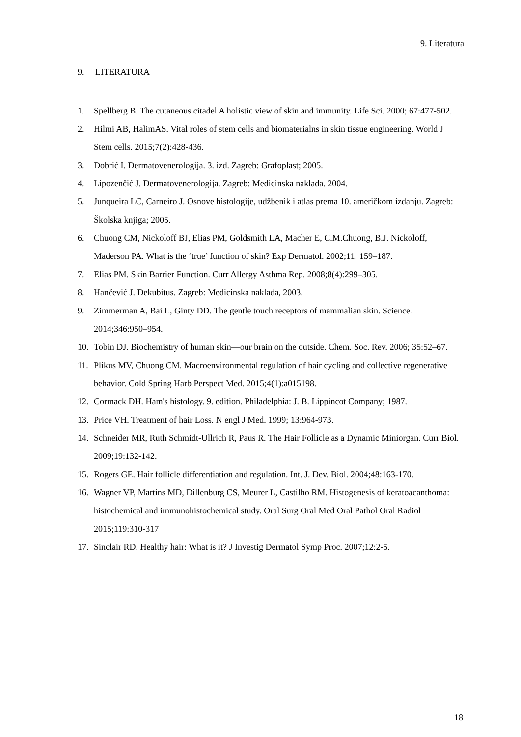9. Literatura
9. LITERATURA
1. Spellberg B. The cutaneous citadel A holistic view of skin and immunity. Life Sci. 2000; 67:477-502.
2. Hilmi AB, HalimAS. Vital roles of stem cells and biomaterialns in skin tissue engineering. World J Stem cells. 2015;7(2):428-436.
3. Dobrić I. Dermatovenerologija. 3. izd. Zagreb: Grafoplast; 2005.
4. Lipozenčić J. Dermatovenerologija. Zagreb: Medicinska naklada. 2004.
5. Junqueira LC, Carneiro J. Osnove histologije, udžbenik i atlas prema 10. američkom izdanju. Zagreb: Školska knjiga; 2005.
6. Chuong CM, Nickoloff BJ, Elias PM, Goldsmith LA, Macher E, C.M.Chuong, B.J. Nickoloff, Maderson PA. What is the ‘true’ function of skin? Exp Dermatol. 2002;11: 159–187.
7. Elias PM. Skin Barrier Function. Curr Allergy Asthma Rep. 2008;8(4):299–305.
8. Hančević J. Dekubitus. Zagreb: Medicinska naklada, 2003.
9. Zimmerman A, Bai L, Ginty DD. The gentle touch receptors of mammalian skin. Science. 2014;346:950–954.
10. Tobin DJ. Biochemistry of human skin—our brain on the outside. Chem. Soc. Rev. 2006; 35:52–67.
11. Plikus MV, Chuong CM. Macroenvironmental regulation of hair cycling and collective regenerative behavior. Cold Spring Harb Perspect Med. 2015;4(1):a015198.
12. Cormack DH. Ham's histology. 9. edition. Philadelphia: J. B. Lippincot Company; 1987.
13. Price VH. Treatment of hair Loss. N engl J Med. 1999; 13:964-973.
14. Schneider MR, Ruth Schmidt-Ullrich R, Paus R. The Hair Follicle as a Dynamic Miniorgan. Curr Biol. 2009;19:132-142.
15. Rogers GE. Hair follicle differentiation and regulation. Int. J. Dev. Biol. 2004;48:163-170.
16. Wagner VP, Martins MD, Dillenburg CS, Meurer L, Castilho RM. Histogenesis of keratoacanthoma: histochemical and immunohistochemical study. Oral Surg Oral Med Oral Pathol Oral Radiol 2015;119:310-317
17. Sinclair RD. Healthy hair: What is it? J Investig Dermatol Symp Proc. 2007;12:2-5.
18